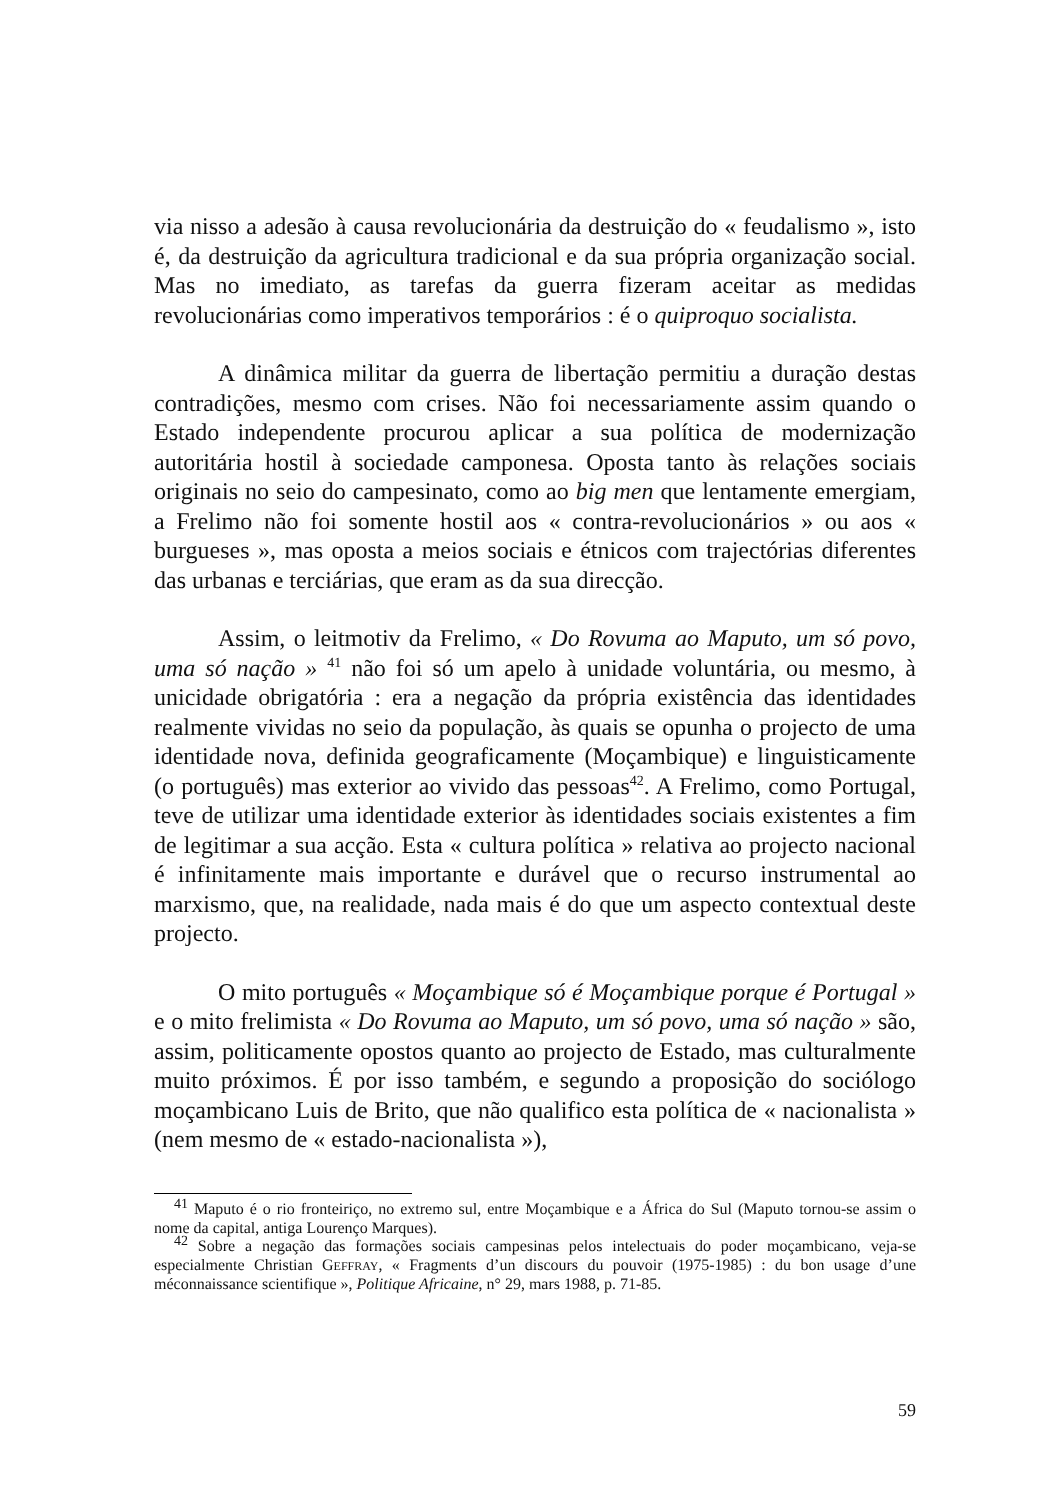via nisso a adesão à causa revolucionária da destruição do « feudalismo », isto é, da destruição da agricultura tradicional e da sua própria organização social. Mas no imediato, as tarefas da guerra fizeram aceitar as medidas revolucionárias como imperativos temporários : é o quiproquo socialista.
A dinâmica militar da guerra de libertação permitiu a duração destas contradições, mesmo com crises. Não foi necessariamente assim quando o Estado independente procurou aplicar a sua política de modernização autoritária hostil à sociedade camponesa. Oposta tanto às relações sociais originais no seio do campesinato, como ao big men que lentamente emergiam, a Frelimo não foi somente hostil aos « contra-revolucionários » ou aos « burgueses », mas oposta a meios sociais e étnicos com trajectórias diferentes das urbanas e terciárias, que eram as da sua direcção.
Assim, o leitmotiv da Frelimo, « Do Rovuma ao Maputo, um só povo, uma só nação » <sup>41</sup> não foi só um apelo à unidade voluntária, ou mesmo, à unicidade obrigatória : era a negação da própria existência das identidades realmente vividas no seio da população, às quais se opunha o projecto de uma identidade nova, definida geograficamente (Moçambique) e linguisticamente (o português) mas exterior ao vivido das pessoas<sup>42</sup>. A Frelimo, como Portugal, teve de utilizar uma identidade exterior às identidades sociais existentes a fim de legitimar a sua acção. Esta « cultura política » relativa ao projecto nacional é infinitamente mais importante e durável que o recurso instrumental ao marxismo, que, na realidade, nada mais é do que um aspecto contextual deste projecto.
O mito português « Moçambique só é Moçambique porque é Portugal » e o mito frelimista « Do Rovuma ao Maputo, um só povo, uma só nação » são, assim, politicamente opostos quanto ao projecto de Estado, mas culturalmente muito próximos. É por isso também, e segundo a proposição do sociólogo moçambicano Luis de Brito, que não qualifico esta política de « nacionalista » (nem mesmo de « estado-nacionalista »),
<sup>41</sup> Maputo é o rio fronteiriço, no extremo sul, entre Moçambique e a África do Sul (Maputo tornou-se assim o nome da capital, antiga Lourenço Marques).
<sup>42</sup> Sobre a negação das formações sociais campesinas pelos intelectuais do poder moçambicano, veja-se especialmente Christian GEFFRAY, « Fragments d’un discours du pouvoir (1975-1985) : du bon usage d’une méconnaissance scientifique », Politique Africaine, n° 29, mars 1988, p. 71-85.
59